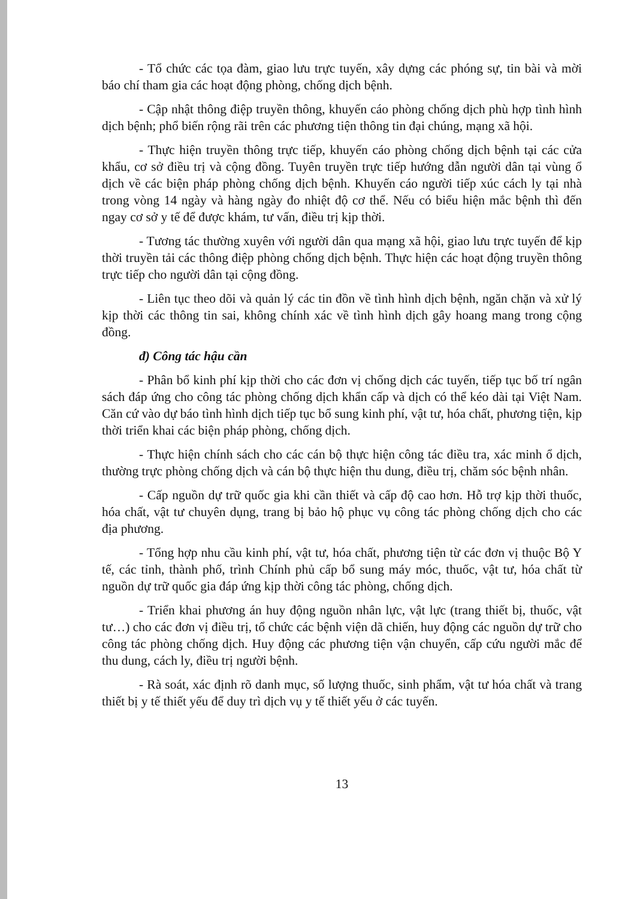- Tổ chức các tọa đàm, giao lưu trực tuyến, xây dựng các phóng sự, tin bài và mời báo chí tham gia các hoạt động phòng, chống dịch bệnh.
- Cập nhật thông điệp truyền thông, khuyến cáo phòng chống dịch phù hợp tình hình dịch bệnh; phổ biến rộng rãi trên các phương tiện thông tin đại chúng, mạng xã hội.
- Thực hiện truyền thông trực tiếp, khuyến cáo phòng chống dịch bệnh tại các cửa khẩu, cơ sở điều trị và cộng đồng. Tuyên truyền trực tiếp hướng dẫn người dân tại vùng ổ dịch về các biện pháp phòng chống dịch bệnh. Khuyến cáo người tiếp xúc cách ly tại nhà trong vòng 14 ngày và hàng ngày đo nhiệt độ cơ thể. Nếu có biểu hiện mắc bệnh thì đến ngay cơ sở y tế để được khám, tư vấn, điều trị kịp thời.
- Tương tác thường xuyên với người dân qua mạng xã hội, giao lưu trực tuyến để kịp thời truyền tải các thông điệp phòng chống dịch bệnh. Thực hiện các hoạt động truyền thông trực tiếp cho người dân tại cộng đồng.
- Liên tục theo dõi và quản lý các tin đồn về tình hình dịch bệnh, ngăn chặn và xử lý kịp thời các thông tin sai, không chính xác về tình hình dịch gây hoang mang trong cộng đồng.
đ) Công tác hậu cần
- Phân bổ kinh phí kịp thời cho các đơn vị chống dịch các tuyến, tiếp tục bố trí ngân sách đáp ứng cho công tác phòng chống dịch khẩn cấp và dịch có thể kéo dài tại Việt Nam. Căn cứ vào dự báo tình hình dịch tiếp tục bổ sung kinh phí, vật tư, hóa chất, phương tiện, kịp thời triển khai các biện pháp phòng, chống dịch.
- Thực hiện chính sách cho các cán bộ thực hiện công tác điều tra, xác minh ổ dịch, thường trực phòng chống dịch và cán bộ thực hiện thu dung, điều trị, chăm sóc bệnh nhân.
- Cấp nguồn dự trữ quốc gia khi cần thiết và cấp độ cao hơn. Hỗ trợ kịp thời thuốc, hóa chất, vật tư chuyên dụng, trang bị bảo hộ phục vụ công tác phòng chống dịch cho các địa phương.
- Tổng hợp nhu cầu kinh phí, vật tư, hóa chất, phương tiện từ các đơn vị thuộc Bộ Y tế, các tỉnh, thành phố, trình Chính phủ cấp bổ sung máy móc, thuốc, vật tư, hóa chất từ nguồn dự trữ quốc gia đáp ứng kịp thời công tác phòng, chống dịch.
- Triển khai phương án huy động nguồn nhân lực, vật lực (trang thiết bị, thuốc, vật tư…) cho các đơn vị điều trị, tổ chức các bệnh viện dã chiến, huy động các nguồn dự trữ cho công tác phòng chống dịch. Huy động các phương tiện vận chuyển, cấp cứu người mắc để thu dung, cách ly, điều trị người bệnh.
- Rà soát, xác định rõ danh mục, số lượng thuốc, sinh phẩm, vật tư hóa chất và trang thiết bị y tế thiết yếu để duy trì dịch vụ y tế thiết yếu ở các tuyến.
13